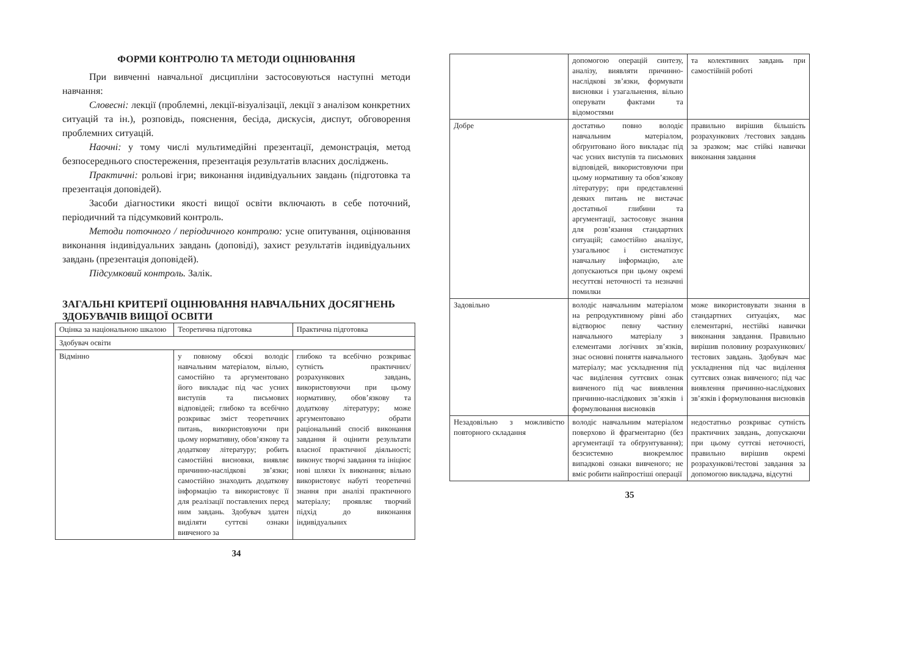ФОРМИ КОНТРОЛЮ ТА МЕТОДИ ОЦІНЮВАННЯ
При вивченні навчальної дисципліни застосовуються наступні методи навчання:
Словесні: лекції (проблемні, лекції-візуалізації, лекції з аналізом конкретних ситуацій та ін.), розповідь, пояснення, бесіда, дискусія, диспут, обговорення проблемних ситуацій.
Наочні: у тому числі мультимедійні презентації, демонстрація, метод безпосереднього спостереження, презентація результатів власних досліджень.
Практичні: рольові ігри; виконання індивідуальних завдань (підготовка та презентація доповідей).
Засоби діагностики якості вищої освіти включають в себе поточний, періодичний та підсумковий контроль.
Методи поточного / періодичного контролю: усне опитування, оцінювання виконання індивідуальних завдань (доповіді), захист результатів індивідуальних завдань (презентація доповідей).
Підсумковий контроль. Залік.
ЗАГАЛЬНІ КРИТЕРІЇ ОЦІНЮВАННЯ НАВЧАЛЬНИХ ДОСЯГНЕНЬ ЗДОБУВАЧІВ ВИЩОЇ ОСВІТИ
| Оцінка за національною шкалою | Теоретична підготовка | Практична підготовка |
| Здобувач освіти | | |
| Відмінно | у повному обсязі володіє навчальним матеріалом, вільно, самостійно та аргументовано його викладає під час усних виступів та письмових відповідей; глибоко та всебічно розкриває зміст теоретичних питань, використовуючи при цьому нормативну, обов’язкову та додаткову літературу; робить самостійні висновки, виявляє причинно-наслідкові зв’язки; самостійно знаходить додаткову інформацію та використовує її для реалізації поставлених перед ним завдань. Здобувач здатен виділяти суттєві ознаки вивченого за | глибоко та всебічно розкриває сутність практичних/ розрахункових завдань, використовуючи при цьому нормативну, обов’язкову та додаткову літературу; може аргументовано обрати раціональний спосіб виконання завдання й оцінити результати власної практичної діяльності; виконує творчі завдання та ініціює нові шляхи їх виконання; вільно використовує набуті теоретичні знання при аналізі практичного матеріалу; проявляє творчий підхід до виконання індивідуальних |
34
| | допомогою операцій синтезу, аналізу, виявляти причинно-наслідкові зв’язки, формувати висновки і узагальнення, вільно оперувати фактами та відомостями | та колективних завдань при самостійній роботі |
| Добре | достатньо повно володіє навчальним матеріалом, обґрунтовано його викладає під час усних виступів та письмових відповідей, використовуючи при цьому нормативну та обов’язкову літературу; при представленні деяких питань не вистачає достатньої глибини та аргументації, застосовує знання для розв’язання стандартних ситуацій; самостійно аналізує, узагальнює і систематизує навчальну інформацію, але допускаються при цьому окремі несуттєві неточності та незначні помилки | правильно вирішив більшість розрахункових /тестових завдань за зразком; має стійкі навички виконання завдання |
| Задовільно | володіє навчальним матеріалом на репродуктивному рівні або відтворює певну частину навчального матеріалу з елементами логічних зв’язків, знає основні поняття навчального матеріалу; має ускладнення під час виділення суттєвих ознак вивченого під час виявлення причинно-наслідкових зв’язків і формулювання висновків | може використовувати знання в стандартних ситуаціях, має елементарні, нестійкі навички виконання завдання. Правильно вирішив половину розрахункових/тестових завдань. Здобувач має ускладнення під час виділення суттєвих ознак вивченого; під час виявлення причинно-наслідкових зв’язків і формулювання висновків |
| Незадовільно з можливістю повторного складання | володіє навчальним матеріалом поверхово й фрагментарно (без аргументації та обґрунтування); безсистемно виокремлює випадкові ознаки вивченого; не вміє робити найпростіші операції | недостатньо розкриває сутність практичних завдань, допускаючи при цьому суттєві неточності, правильно вирішив окремі розрахункові/тестові завдання за допомогою викладача, відсутні |
35